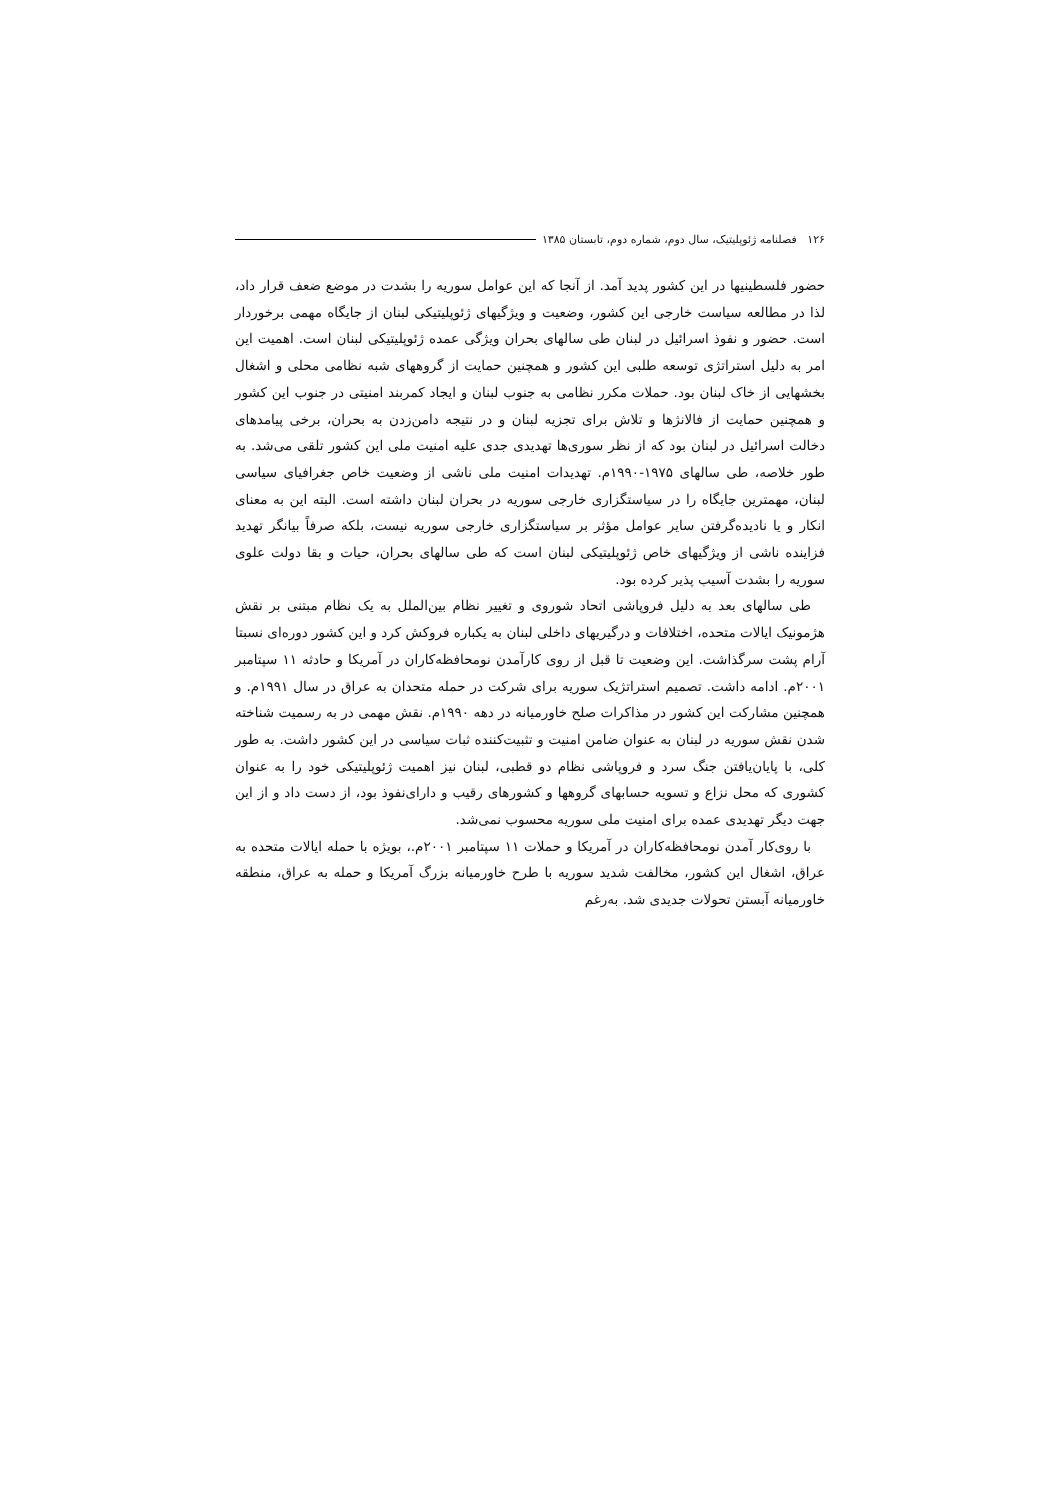۱۲۶ فصلنامه ژئوپلیتیک، سال دوم، شماره دوم، تابستان ۱۳۸۵
حضور فلسطینیها در این کشور پدید آمد. از آنجا که این عوامل سوریه را بشدت در موضع ضعف قرار داد، لذا در مطالعه سیاست خارجی این کشور، وضعیت و ویژگیهای ژئوپلیتیکی لبنان از جایگاه مهمی برخوردار است. حضور و نفوذ اسرائیل در لبنان طی سالهای بحران ویژگی عمده ژئوپلیتیکی لبنان است. اهمیت این امر به دلیل استراتژی توسعه طلبی این کشور و همچنین حمایت از گروههای شبه نظامی محلی و اشغال بخشهایی از خاک لبنان بود. حملات مکرر نظامی به جنوب لبنان و ایجاد کمربند امنیتی در جنوب این کشور و همچنین حمایت از فالانژها و تلاش برای تجزیه لبنان و در نتیجه دامن‌زدن به بحران، برخی پیامدهای دخالت اسرائیل در لبنان بود که از نظر سوری‌ها تهدیدی جدی علیه امنیت ملی این کشور تلقی می‌شد. به طور خلاصه، طی سالهای ۱۹۷۵-۱۹۹۰م. تهدیدات امنیت ملی ناشی از وضعیت خاص جغرافیای سیاسی لبنان، مهمترین جایگاه را در سیاستگزاری خارجی سوریه در بحران لبنان داشته است. البته این به معنای انکار و یا نادیده‌گرفتن سایر عوامل مؤثر بر سیاستگزاری خارجی سوریه نیست، بلکه صرفاً بیانگر تهدید فزاینده ناشی از ویژگیهای خاص ژئوپلیتیکی لبنان است که طی سالهای بحران، حیات و بقا دولت علوی سوریه را بشدت آسیب پذیر کرده بود.
طی سالهای بعد به دلیل فروپاشی اتحاد شوروی و تغییر نظام بین‌الملل به یک نظام مبتنی بر نقش هژمونیک ایالات متحده، اختلافات و درگیریهای داخلی لبنان به یکباره فروکش کرد و این کشور دوره‌ای نسبتا آرام پشت سرگذاشت. این وضعیت تا قبل از روی کارآمدن نومحافظه‌کاران در آمریکا و حادثه ۱۱ سپتامبر ۲۰۰۱م. ادامه داشت. تصمیم استراتژیک سوریه برای شرکت در حمله متحدان به عراق در سال ۱۹۹۱م. و همچنین مشارکت این کشور در مذاکرات صلح خاورمیانه در دهه ۱۹۹۰م. نقش مهمی در به رسمیت شناخته شدن نقش سوریه در لبنان به عنوان ضامن امنیت و تثبیت‌کننده ثبات سیاسی در این کشور داشت. به طور کلی، با پایان‌یافتن جنگ سرد و فروپاشی نظام دو قطبی، لبنان نیز اهمیت ژئوپلیتیکی خود را به عنوان کشوری که محل نزاع و تسویه حسابهای گروهها و کشورهای رقیب و دارای‌نفوذ بود، از دست داد و از این جهت دیگر تهدیدی عمده برای امنیت ملی سوریه محسوب نمی‌شد.
با روی‌کار آمدن نومحافظه‌کاران در آمریکا و حملات ۱۱ سپتامبر ۲۰۰۱م.، بویژه با حمله ایالات متحده به عراق، اشغال این کشور، مخالفت شدید سوریه با طرح خاورمیانه بزرگ آمریکا و حمله به عراق، منطقه خاورمیانه آبستن تحولات جدیدی شد. به‌رغم